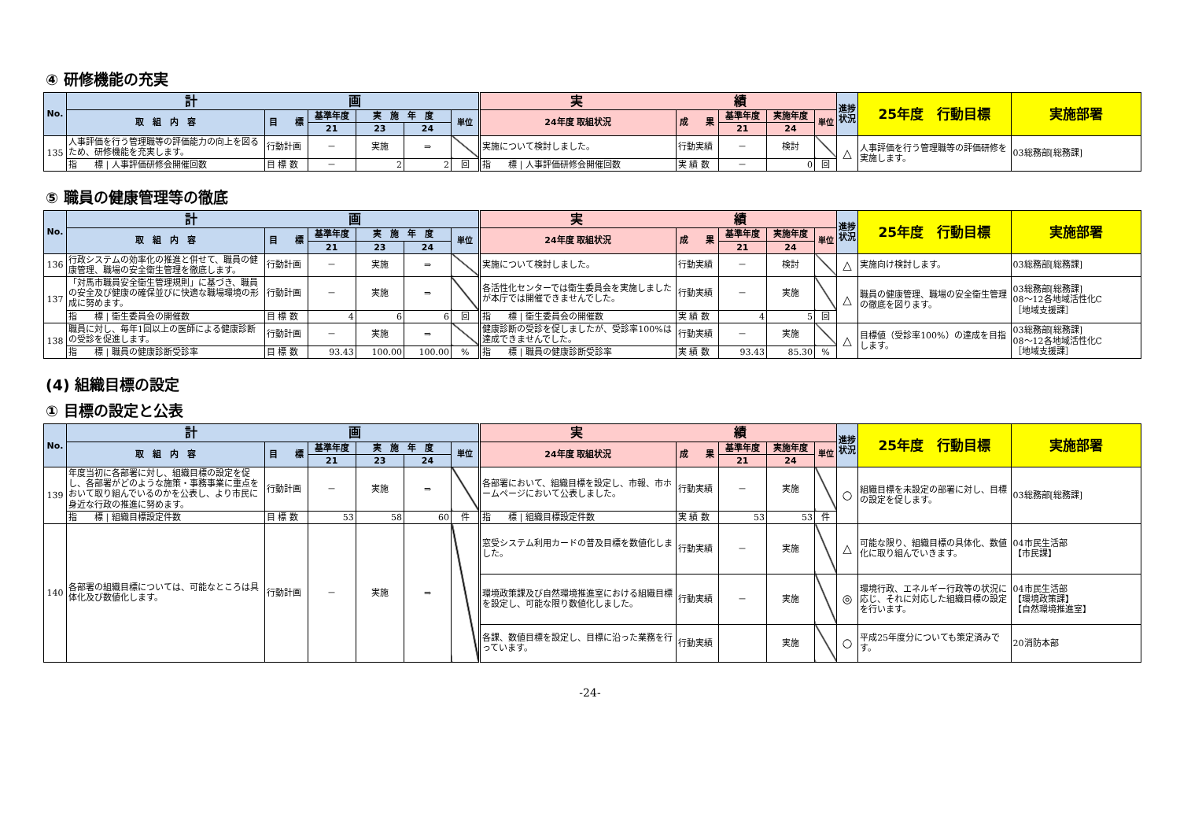④ 研修機能の充実
| No. | 計 画 | | | | | | 実 績 | | | | | 進捗状況 | 25年度 行動目標 | 実施部署 |
| --- | --- | --- | --- | --- | --- | --- | --- | --- | --- | --- | --- | --- | --- | --- |
| | 取 組 内 容 | 目 標 | 基準年度 | 実 施 年 度 | | 単位 | 24年度 取組状況 | 成 果 | 基準年度 | 実施年度 | 単位 | | | |
| | | | 21 | 23 | 24 | | | | 21 | 24 | | | | |
| 135 | 人事評価を行う管理職等の評価能力の向上を図るため、研修機能を充実します。 | 行動計画 | － | 実施 | ⇒ | | 実施について検討しました。 | 行動実績 | － | 検討 | | △ | 人事評価を行う管理職等の評価研修を実施します。 | 03総務部[総務課] |
| | 指 標 / 人事評価研修会開催回数 | 目 標 数 | － | 2 | 2 | 回 | 指 標 / 人事評価研修会開催回数 | 実 績 数 | － | 0 | 回 | | | |
⑤ 職員の健康管理等の徹底
| No. | 計 画 | | | | | | 実 績 | | | | | 進捗状況 | 25年度 行動目標 | 実施部署 |
| --- | --- | --- | --- | --- | --- | --- | --- | --- | --- | --- | --- | --- | --- | --- |
| | 取 組 内 容 | 目 標 | 基準年度 | 実 施 年 度 | | 単位 | 24年度 取組状況 | 成 果 | 基準年度 | 実施年度 | 単位 | | | |
| | | | 21 | 23 | 24 | | | | 21 | 24 | | | | |
| 136 | 行政システムの効率化の推進と併せて、職員の健康管理、職場の安全衛生管理を徹底します。 | 行動計画 | － | 実施 | ⇒ | | 実施について検討しました。 | 行動実績 | － | 検討 | | △ | 実施向け検討します。 | 03総務部[総務課] |
| 137 | 「対馬市職員安全衛生管理規則」に基づき、職員の安全及び健康の確保並びに快適な職場環境の形成に努めます。 | 行動計画 | － | 実施 | ⇒ | | 各活性化センターでは衛生委員会を実施しましたが本庁では開催できませんでした。 | 行動実績 | － | 実施 | | △ | 職員の健康管理、職場の安全衛生管理の徹底を図ります。 | 03総務部[総務課] 08～12各地域活性化C ［地域支援課］ |
| | 指 標 / 衛生委員会の開催数 | 目 標 数 | 4 | 6 | 6 | 回 | 指 標 / 衛生委員会の開催数 | 実 績 数 | 4 | 5 | 回 | | | |
| 138 | 職員に対し、毎年1回以上の医師による健康診断の受診を促進します。 | 行動計画 | － | 実施 | ⇒ | | 健康診断の受診を促しましたが、受診率100%は達成できませんでした。 | 行動実績 | － | 実施 | | △ | 目標値（受診率100%）の達成を目指します。 | 03総務部[総務課] 08～12各地域活性化C ［地域支援課］ |
| | 指 標 / 職員の健康診断受診率 | 目 標 数 | 93.43 | 100.00 | 100.00 | % | 指 標 / 職員の健康診断受診率 | 実 績 数 | 93.43 | 85.30 | % | | | |
(4) 組織目標の設定
① 目標の設定と公表
| No. | 計 画 | | | | | | 実 績 | | | | | 進捗状況 | 25年度 行動目標 | 実施部署 |
| --- | --- | --- | --- | --- | --- | --- | --- | --- | --- | --- | --- | --- | --- | --- |
| | 取 組 内 容 | 目 標 | 基準年度 | 実 施 年 度 | | 単位 | 24年度 取組状況 | 成 果 | 基準年度 | 実施年度 | 単位 | | | |
| | | | 21 | 23 | 24 | | | | 21 | 24 | | | | |
| 139 | 年度当初に各部署に対し、組織目標の設定を促し、各部署がどのような施策・事務事業に重点をおいて取り組んでいるのかを公表し、より市民に身近な行政の推進に努めます。 | 行動計画 | － | 実施 | ⇒ | | 各部署において、組織目標を設定し、市報、市ホームページにおいて公表しました。 | 行動実績 | － | 実施 | | ○ | 組織目標を未設定の部署に対し、目標の設定を促します。 | 03総務部[総務課] |
| | 指 標 / 組織目標設定件数 | 目 標 数 | 53 | 58 | 60 | 件 | 指 標 / 組織目標設定件数 | 実 績 数 | 53 | 53 | 件 | | | |
| 140 | 各部署の組織目標については、可能なところは具体化及び数値化します。 | 行動計画 | － | 実施 | ⇒ | | 窓受システム利用カードの普及目標を数値化しました。 | 行動実績 | － | 実施 | | △ | 可能な限り、組織目標の具体化、数値化に取り組んでいきます。 | 04市民生活部 【市民課】 |
| | | | | | | | 環境政策課及び自然環境推進室における組織目標を設定し、可能な限り数値化しました。 | 行動実績 | － | 実施 | | ◎ | 環境行政、エネルギー行政等の状況に応じ、それに対応した組織目標の設定を行います。 | 04市民生活部 【環境政策課】 【自然環境推進室】 |
| | | | | | | | 各課、数値目標を設定し、目標に沿った業務を行っています。 | 行動実績 | | 実施 | | ○ | 平成25年度分についても策定済みです。 | 20消防本部 |
-24-